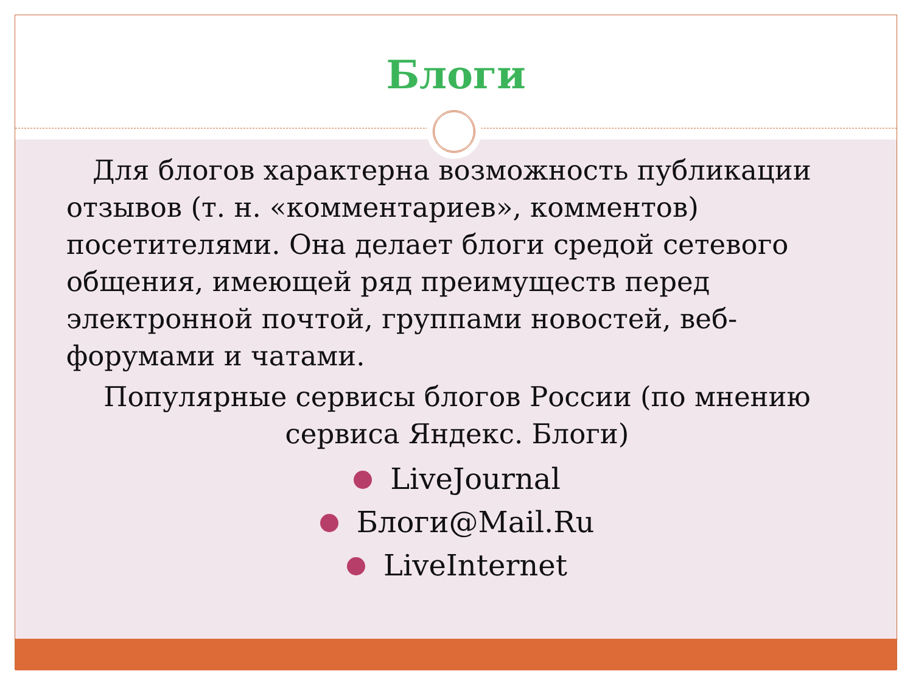Блоги
Для блогов характерна возможность публикации отзывов (т. н. «комментариев», комментов) посетителями. Она делает блоги средой сетевого общения, имеющей ряд преимуществ перед электронной почтой, группами новостей, веб-форумами и чатами.
Популярные сервисы блогов России (по мнению сервиса Яндекс. Блоги)
LiveJournal
Блоги@Mail.Ru
LiveInternet